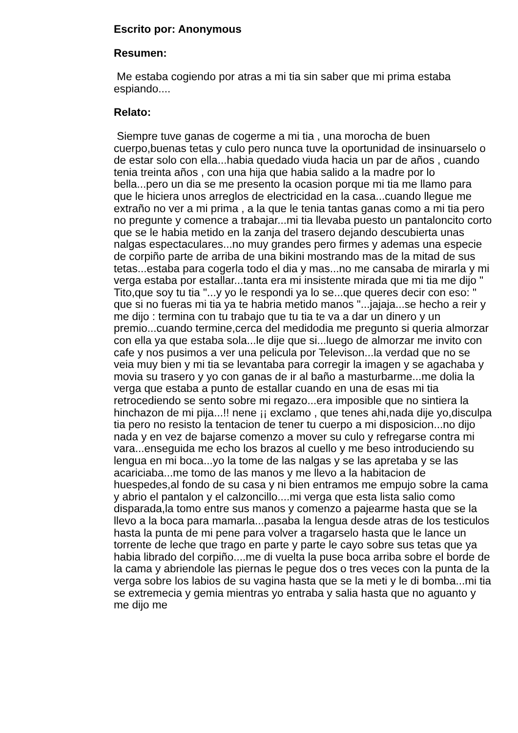Escrito por: Anonymous
Resumen:
Me estaba cogiendo por atras a mi tia sin saber que mi prima estaba espiando....
Relato:
Siempre tuve ganas de cogerme a mi tia , una morocha de buen cuerpo,buenas tetas y culo pero nunca tuve la oportunidad de insinuarselo o de estar solo con ella...habia quedado viuda hacia un par de años , cuando tenia treinta años , con una hija que habia salido a la madre por lo bella...pero un dia se me presento la ocasion porque mi tia me llamo para que le hiciera unos arreglos de electricidad en la casa...cuando llegue me extraño no ver a mi prima , a la que le tenia tantas ganas como a mi tia pero no pregunte y comence a trabajar...mi tia llevaba puesto un pantaloncito corto que se le habia metido en la zanja del trasero dejando descubierta unas nalgas espectaculares...no muy grandes pero firmes y ademas una especie de corpiño parte de arriba de una bikini mostrando mas de la mitad de sus tetas...estaba para cogerla todo el dia y mas...no me cansaba de mirarla y mi verga estaba por estallar...tanta era mi insistente mirada que mi tia me dijo " Tito,que soy tu tia "...y yo le respondi ya lo se...que queres decir con eso: " que si no fueras mi tia ya te habria metido manos "...jajaja...se hecho a reir y me dijo : termina con tu trabajo que tu tia te va a dar un dinero y un premio...cuando termine,cerca del medidodia me pregunto si queria almorzar con ella ya que estaba sola...le dije que si...luego de almorzar me invito con cafe y nos pusimos a ver una pelicula por Televison...la verdad que no se veia muy bien y mi tia se levantaba para corregir la imagen y se agachaba y movia su trasero y yo con ganas de ir al baño a masturbarme...me dolia la verga que estaba a punto de estallar cuando en una de esas mi tia retrocediendo se sento sobre mi regazo...era imposible que no sintiera la hinchazon de mi pija...!! nene ¡¡ exclamo , que tenes ahi,nada dije yo,disculpa tia pero no resisto la tentacion de tener tu cuerpo a mi disposicion...no dijo nada y en vez de bajarse comenzo a mover su culo y refregarse contra mi vara...enseguida me echo los brazos al cuello y me beso introduciendo su lengua en mi boca...yo la tome de las nalgas y se las apretaba y se las acariciaba...me tomo de las manos y me llevo a la habitacion de huespedes,al fondo de su casa y ni bien entramos me empujo sobre la cama y abrio el pantalon y el calzoncillo....mi verga que esta lista salio como disparada,la tomo entre sus manos y comenzo a pajearme hasta que se la llevo a la boca para mamarla...pasaba la lengua desde atras de los testiculos hasta la punta de mi pene para volver a tragarselo hasta que le lance un torrente de leche que trago en parte y parte le cayo sobre sus tetas que ya habia librado del corpiño....me di vuelta la puse boca arriba sobre el borde de la cama y abriendole las piernas le pegue dos o tres veces con la punta de la verga sobre los labios de su vagina hasta que se la meti y le di bomba...mi tia se extremecia y gemia mientras yo entraba y salia hasta que no aguanto y me dijo me